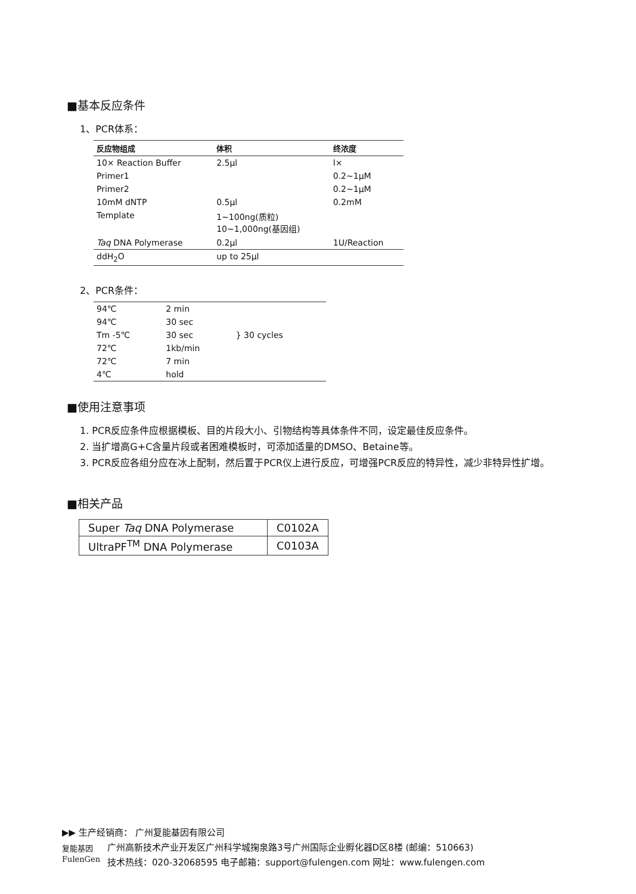■基本反应条件
1、PCR体系：
| 反应物组成 | 体积 | 终浓度 |
| --- | --- | --- |
| 10× Reaction Buffer | 2.5μl | l× |
| Primer1 | | 0.2~1μM |
| Primer2 | | 0.2~1μM |
| 10mM dNTP | 0.5μl | 0.2mM |
| Template | 1~100ng(质粒) 10~1,000ng(基因组) | |
| Taq DNA Polymerase | 0.2μl | 1U/Reaction |
| ddH<sub>2</sub>O | up to 25μl | |
2、PCR条件：
| 94℃ | 2 min | |
| 94℃ | 30 sec | } 30 cycles |
| Tm -5℃ | 30 sec | |
| 72℃ | 1kb/min | |
| 72℃ | 7 min | |
| 4℃ | hold | |
■使用注意事项
1. PCR反应条件应根据模板、目的片段大小、引物结构等具体条件不同，设定最佳反应条件。
2. 当扩增高G+C含量片段或者困难模板时，可添加适量的DMSO、Betaine等。
3. PCR反应各组分应在冰上配制，然后置于PCR仪上进行反应，可增强PCR反应的特异性，减少非特异性扩增。
■相关产品
| Super Taq DNA Polymerase | C0102A |
| UltraPF<sup>TM</sup> DNA Polymerase | C0103A |
▶▶ 生产经销商： 广州复能基因有限公司
复能基因
FulenGen
广州高新技术产业开发区广州科学城掬泉路3号广州国际企业孵化器D区8楼 (邮编：510663)
技术热线：020-32068595 电子邮箱：support@fulengen.com 网址：www.fulengen.com